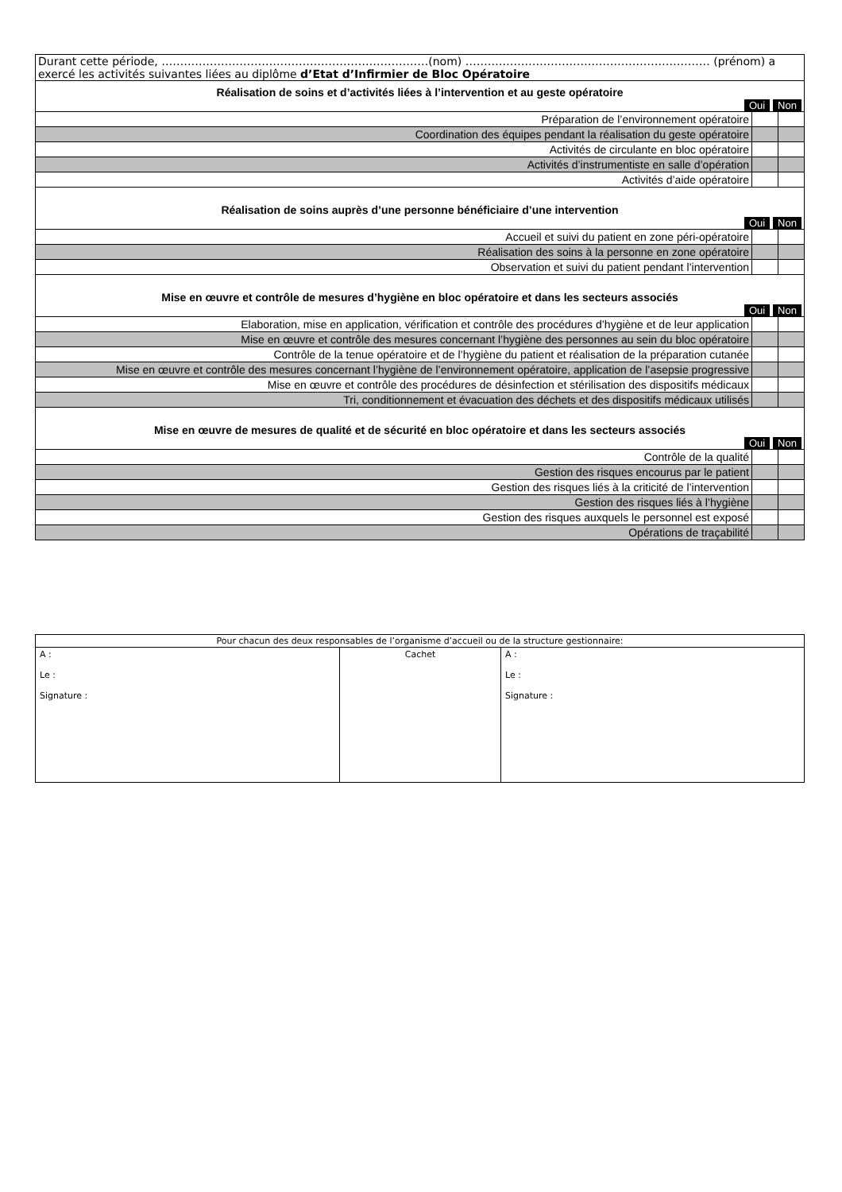| Durant cette période, ………………………………………………………………(nom) ………………………………………………………… (prénom) a exercé les activités suivantes liées au diplôme d’Etat d’Infirmier de Bloc Opératoire | | |
| Réalisation de soins et d’activités liées à l’intervention et au geste opératoire Oui Non | | |
| Préparation de l’environnement opératoire | | |
| Coordination des équipes pendant la réalisation du geste opératoire | | |
| Activités de circulante en bloc opératoire | | |
| Activités d’instrumentiste en salle d’opération | | |
| Activités d’aide opératoire | | |
| Réalisation de soins auprès d’une personne bénéficiaire d’une intervention Oui Non | | |
| Accueil et suivi du patient en zone péri-opératoire | | |
| Réalisation des soins à la personne en zone opératoire | | |
| Observation et suivi du patient pendant l’intervention | | |
| Mise en œuvre et contrôle de mesures d’hygiène en bloc opératoire et dans les secteurs associés Oui Non | | |
| Elaboration, mise en application, vérification et contrôle des procédures d’hygiène et de leur application | | |
| Mise en œuvre et contrôle des mesures concernant l’hygiène des personnes au sein du bloc opératoire | | |
| Contrôle de la tenue opératoire et de l’hygiène du patient et réalisation de la préparation cutanée | | |
| Mise en œuvre et contrôle des mesures concernant l’hygiène de l’environnement opératoire, application de l’asepsie progressive | | |
| Mise en œuvre et contrôle des procédures de désinfection et stérilisation des dispositifs médicaux | | |
| Tri, conditionnement et évacuation des déchets et des dispositifs médicaux utilisés | | |
| Mise en œuvre de mesures de qualité et de sécurité en bloc opératoire et dans les secteurs associés Oui Non | | |
| Contrôle de la qualité | | |
| Gestion des risques encourus par le patient | | |
| Gestion des risques liés à la criticité de l’intervention | | |
| Gestion des risques liés à l’hygiène | | |
| Gestion des risques auxquels le personnel est exposé | | |
| Opérations de traçabilité | | |
| Pour chacun des deux responsables de l’organisme d’accueil ou de la structure gestionnaire: | | |
| A : Le : Signature : | Cachet | A : Le : Signature : |